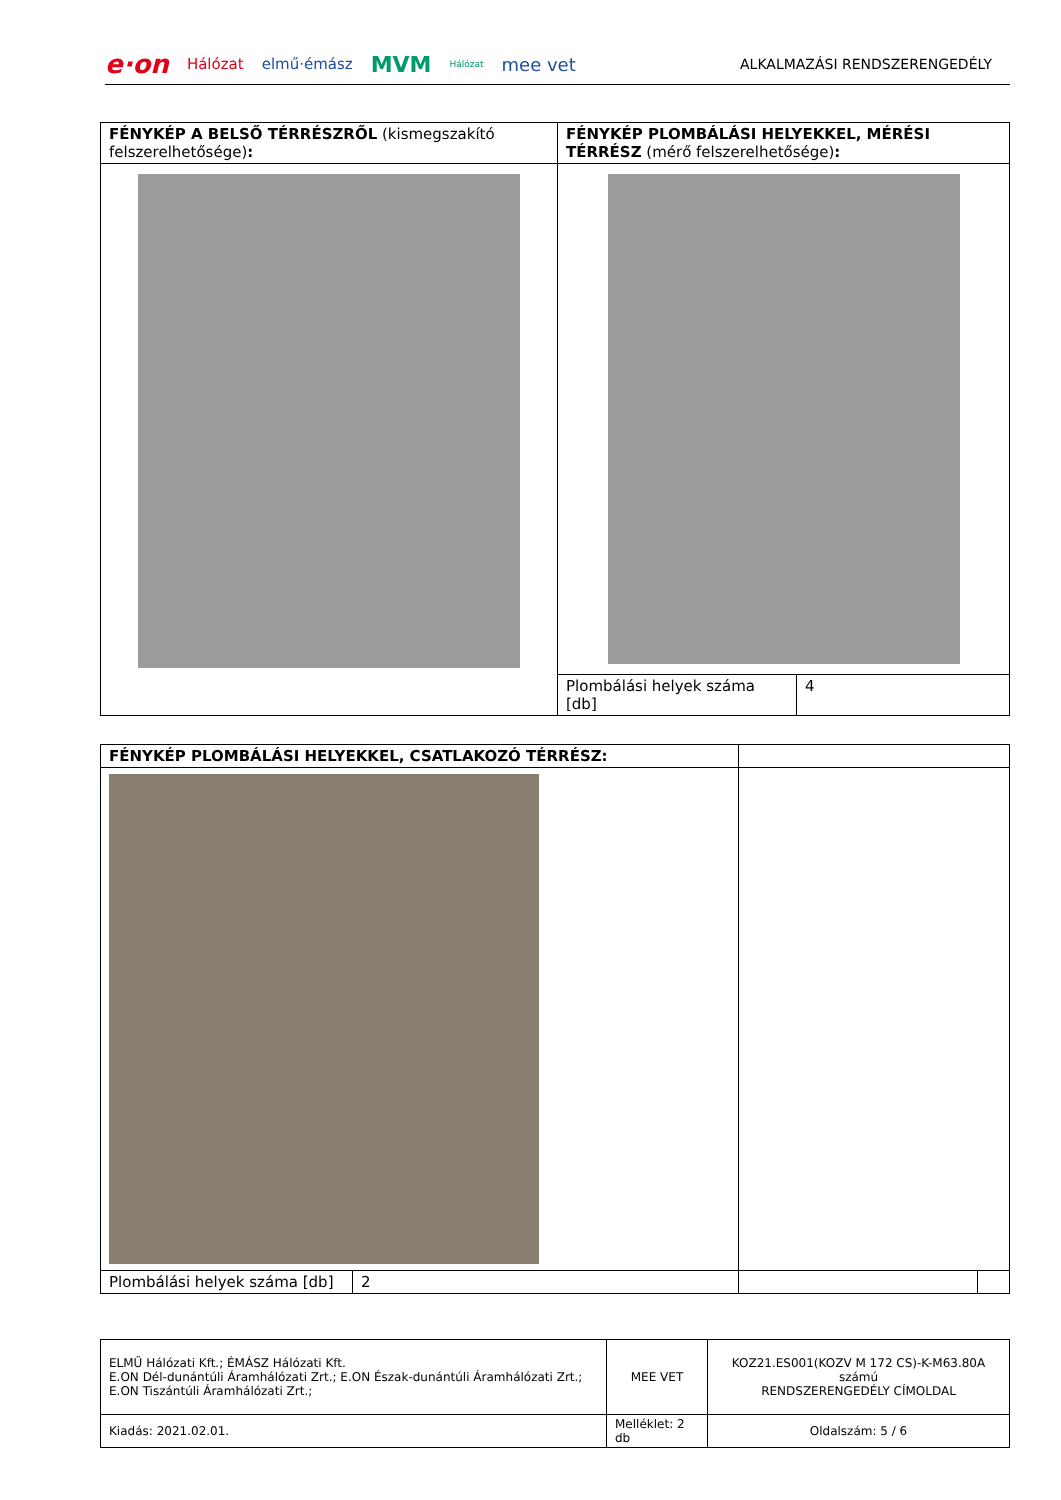e·on Hálózat elmű·émász MVM Hálózat mee vet ALKALMAZÁSI RENDSZERENGEDÉLY
| FÉNYKÉP A BELSŐ TÉRRÉSZRŐL (kismegszakító felszerelhetősége) : | FÉNYKÉP PLOMBÁLÁSI HELYEKKEL, MÉRÉSI TÉRRÉSZ (mérő felszerelhetősége) : | |
| | Plombálási helyek száma [db] | 4 |
| FÉNYKÉP PLOMBÁLÁSI HELYEKKEL, CSATLAKOZÓ TÉRRÉSZ: | | | |
| Plombálási helyek száma [db] | 2 | | |
| ELMŰ Hálózati Kft.; ÉMÁSZ Hálózati Kft. E.ON Dél-dunántúli Áramhálózati Zrt.; E.ON Észak-dunántúli Áramhálózati Zrt.; E.ON Tiszántúli Áramhálózati Zrt.; | MEE VET | KOZ21.ES001(KOZV M 172 CS)-K-M63.80A számú RENDSZERENGEDÉLY CÍMOLDAL |
| Kiadás: 2021.02.01. | Melléklet: 2 db | Oldalszám: 5 / 6 |